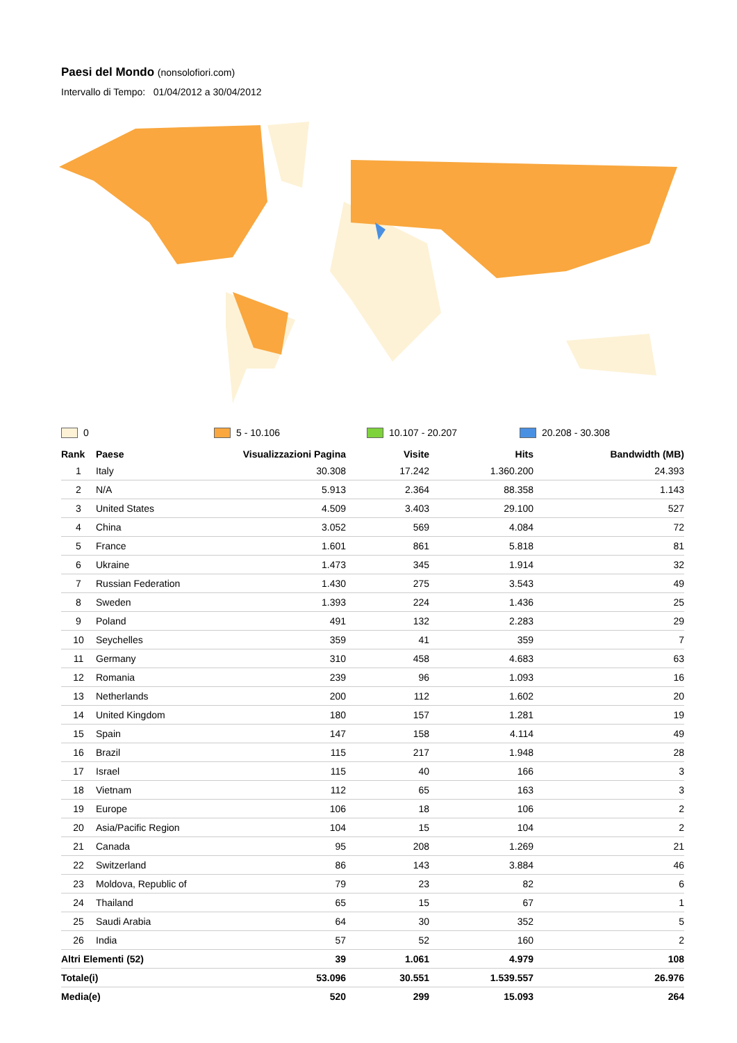Paesi del Mondo (nonsolofiori.com)
Intervallo di Tempo: 01/04/2012 a 30/04/2012
0 5 - 10.106 10.107 - 20.207 20.208 - 30.308
| Rank | Paese | Visualizzazioni Pagina | Visite | Hits | Bandwidth (MB) |
| --- | --- | --- | --- | --- | --- |
| 1 | Italy | 30.308 | 17.242 | 1.360.200 | 24.393 |
| 2 | N/A | 5.913 | 2.364 | 88.358 | 1.143 |
| 3 | United States | 4.509 | 3.403 | 29.100 | 527 |
| 4 | China | 3.052 | 569 | 4.084 | 72 |
| 5 | France | 1.601 | 861 | 5.818 | 81 |
| 6 | Ukraine | 1.473 | 345 | 1.914 | 32 |
| 7 | Russian Federation | 1.430 | 275 | 3.543 | 49 |
| 8 | Sweden | 1.393 | 224 | 1.436 | 25 |
| 9 | Poland | 491 | 132 | 2.283 | 29 |
| 10 | Seychelles | 359 | 41 | 359 | 7 |
| 11 | Germany | 310 | 458 | 4.683 | 63 |
| 12 | Romania | 239 | 96 | 1.093 | 16 |
| 13 | Netherlands | 200 | 112 | 1.602 | 20 |
| 14 | United Kingdom | 180 | 157 | 1.281 | 19 |
| 15 | Spain | 147 | 158 | 4.114 | 49 |
| 16 | Brazil | 115 | 217 | 1.948 | 28 |
| 17 | Israel | 115 | 40 | 166 | 3 |
| 18 | Vietnam | 112 | 65 | 163 | 3 |
| 19 | Europe | 106 | 18 | 106 | 2 |
| 20 | Asia/Pacific Region | 104 | 15 | 104 | 2 |
| 21 | Canada | 95 | 208 | 1.269 | 21 |
| 22 | Switzerland | 86 | 143 | 3.884 | 46 |
| 23 | Moldova, Republic of | 79 | 23 | 82 | 6 |
| 24 | Thailand | 65 | 15 | 67 | 1 |
| 25 | Saudi Arabia | 64 | 30 | 352 | 5 |
| 26 | India | 57 | 52 | 160 | 2 |
| Altri Elementi (52) | | 39 | 1.061 | 4.979 | 108 |
| Totale(i) | | 53.096 | 30.551 | 1.539.557 | 26.976 |
| Media(e) | | 520 | 299 | 15.093 | 264 |